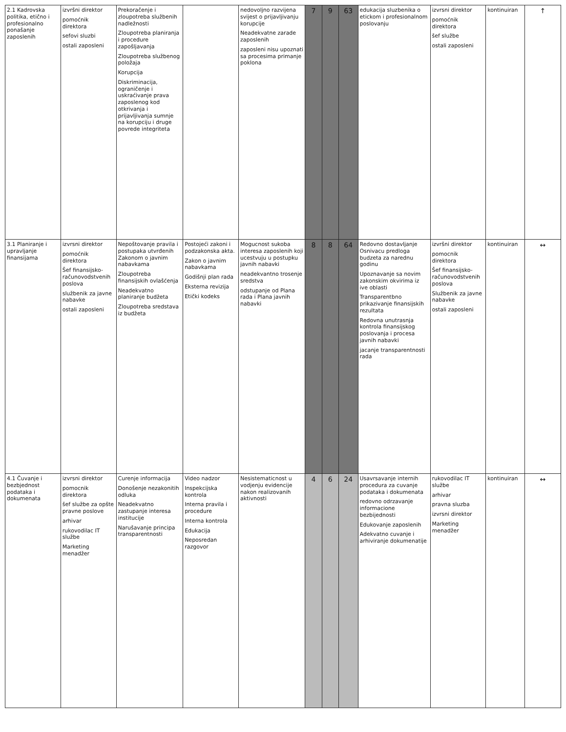| 2.1 Kadrovska politika, etično i profesionalno ponašanje zaposlenih | izvršni direktor pomoćnik direktora sefovi sluzbi ostali zaposleni | Prekoračenje i zloupotreba službenih nadležnosti Zloupotreba planiranja i procedure zapošljavanja Zloupotreba službenog položaja Korupcija Diskriminacija, ograničenje i uskraćivanje prava zaposlenog kod otkrivanja i prijavljivanja sumnje na korupciju i druge povrede integriteta | | nedovoljno razvijena svijest o prijavljivanju korupcije Neadekvatne zarade zaposlenih zaposleni nisu upoznati sa procesima primanje poklona | 7 | 9 | 63 | edukacija sluzbenika o etickom i profesionalnom poslovanju | izvrsni direktor pomoćnik direktora šef službe ostali zaposleni | kontinuiran | ↑ |
| 3.1 Planiranje i upravljanje finansijama | izvrsni direktor pomoćnik direktora Šef finansijsko-računovodstvenih poslova službenik za javne nabavke ostali zaposleni | Nepoštovanje pravila i postupaka utvrđenih Zakonom o javnim nabavkama Zloupotreba finansijskih ovlašćenja Neadekvatno planiranje budžeta Zloupotreba sredstava iz budžeta | Postojeći zakoni i podzakonska akta. Zakon o javnim nabavkama Godišnji plan rada Eksterna revizija Etički kodeks | Mogucnost sukoba interesa zaposlenih koji ucestvuju u postupku javnih nabavki neadekvantno trosenje sredstva odstupanje od Plana rada i Plana javnih nabavki | 8 | 8 | 64 | Redovno dostavljanje Osnivacu predloga budzeta za narednu godinu Upoznavanje sa novim zakonskim okvirima iz ive oblasti Transparentbno prikazivanje finansijskih rezultata Redovna unutrasnja kontrola finansijskog poslovanja i procesa javnih nabavki jacanje transparentnosti rada | izvršni direktor pomocnik direktora Šef finansijsko-računovodstvenih poslova Službenik za javne nabavke ostali zaposleni | kontinuiran | ↔ |
| 4.1 Čuvanje i bezbjednost podataka i dokumenata | izvrsni direktor pomocnik direktora šef službe za opšte pravne poslove arhivar rukovodilac IT službe Marketing menadžer | Curenje informacija Donošenje nezakonitih odluka Neadekvatno zastupanje interesa institucije Narušavanje principa transparentnosti | Video nadzor Inspekcijska kontrola Interna pravila i procedure Interna kontrola Edukacija Neposredan razgovor | Nesistematicnost u vodjenju evidencije nakon realizovanih aktivnosti | 4 | 6 | 24 | Usavrsavanje internih procedura za cuvanje podataka i dokumenata redovno odrzavanje informacione bezbijednosti Edukovanje zaposlenih Adekvatno cuvanje i arhiviranje dokumenatije | rukovodilac IT službe arhivar pravna sluzba izvrsni direktor Marketing menadžer | kontinuiran | ↔ |